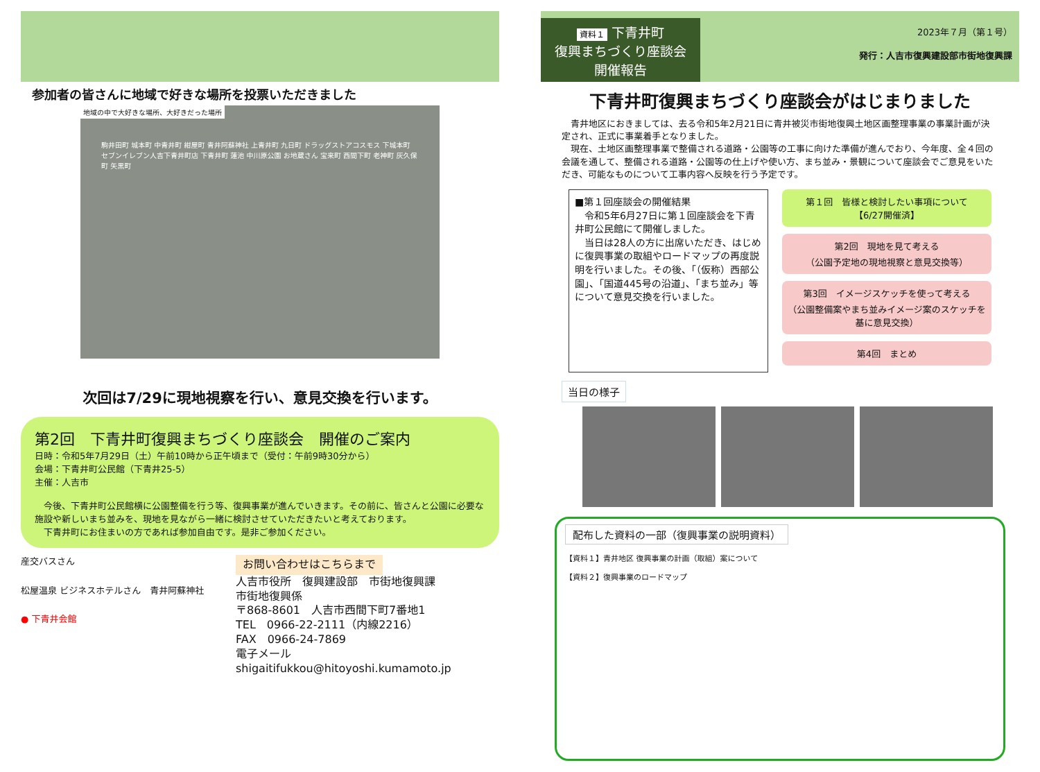参加者の皆さんに地域で好きな場所を投票いただきました
地域の中で大好きな場所、大好きだった場所
駒井田町 城本町 中青井町 紺屋町 青井阿蘇神社 上青井町 九日町 ドラッグストアコスモス 下城本町 セブンイレブン人吉下青井町店 下青井町 蓮池 中川原公園 お地蔵さん 宝来町 西間下町 老神町 灰久保町 矢黒町
次回は7/29に現地視察を行い、意見交換を行います。
第2回　下青井町復興まちづくり座談会　開催のご案内
日時：令和5年7月29日（土）午前10時から正午頃まで（受付：午前9時30分から）
会場：下青井町公民館（下青井25-5）
主催：人吉市
　今後、下青井町公民館横に公園整備を行う等、復興事業が進んでいきます。その前に、皆さんと公園に必要な施設や新しいまち並みを、現地を見ながら一緒に検討させていただきたいと考えております。
　下青井町にお住まいの方であれば参加自由です。是非ご参加ください。
産交バスさん
松屋温泉 ビジネスホテルさん　青井阿蘇神社
● 下青井会館
お問い合わせはこちらまで
人吉市役所　復興建設部　市街地復興課
市街地復興係
〒868-8601　人吉市西間下町7番地1
TEL　0966-22-2111（内線2216）
FAX　0966-24-7869
電子メール
shigaitifukkou@hitoyoshi.kumamoto.jp
資料１ 下青井町
復興まちづくり座談会
開催報告
2023年７月（第１号）
発行：人吉市復興建設部市街地復興課
下青井町復興まちづくり座談会がはじまりました
　青井地区におきましては、去る令和5年2月21日に青井被災市街地復興土地区画整理事業の事業計画が決定され、正式に事業着手となりました。
　現在、土地区画整理事業で整備される道路・公園等の工事に向けた準備が進んでおり、今年度、全４回の会議を通して、整備される道路・公園等の仕上げや使い方、まち並み・景観について座談会でご意見をいただき、可能なものについて工事内容へ反映を行う予定です。
■第１回座談会の開催結果
　令和5年6月27日に第１回座談会を下青井町公民館にて開催しました。
　当日は28人の方に出席いただき、はじめに復興事業の取組やロードマップの再度説明を行いました。その後、「（仮称）西部公園」、「国道445号の沿道」、「まち並み」等について意見交換を行いました。
第１回　皆様と検討したい事項について
【6/27開催済】
第2回　現地を見て考える
（公園予定地の現地視察と意見交換等）
第3回　イメージスケッチを使って考える
（公園整備案やまち並みイメージ案のスケッチを基に意見交換）
第4回　まとめ
当日の様子
配布した資料の一部（復興事業の説明資料）
【資料１】青井地区 復興事業の計画（取組）案について
【資料２】復興事業のロードマップ